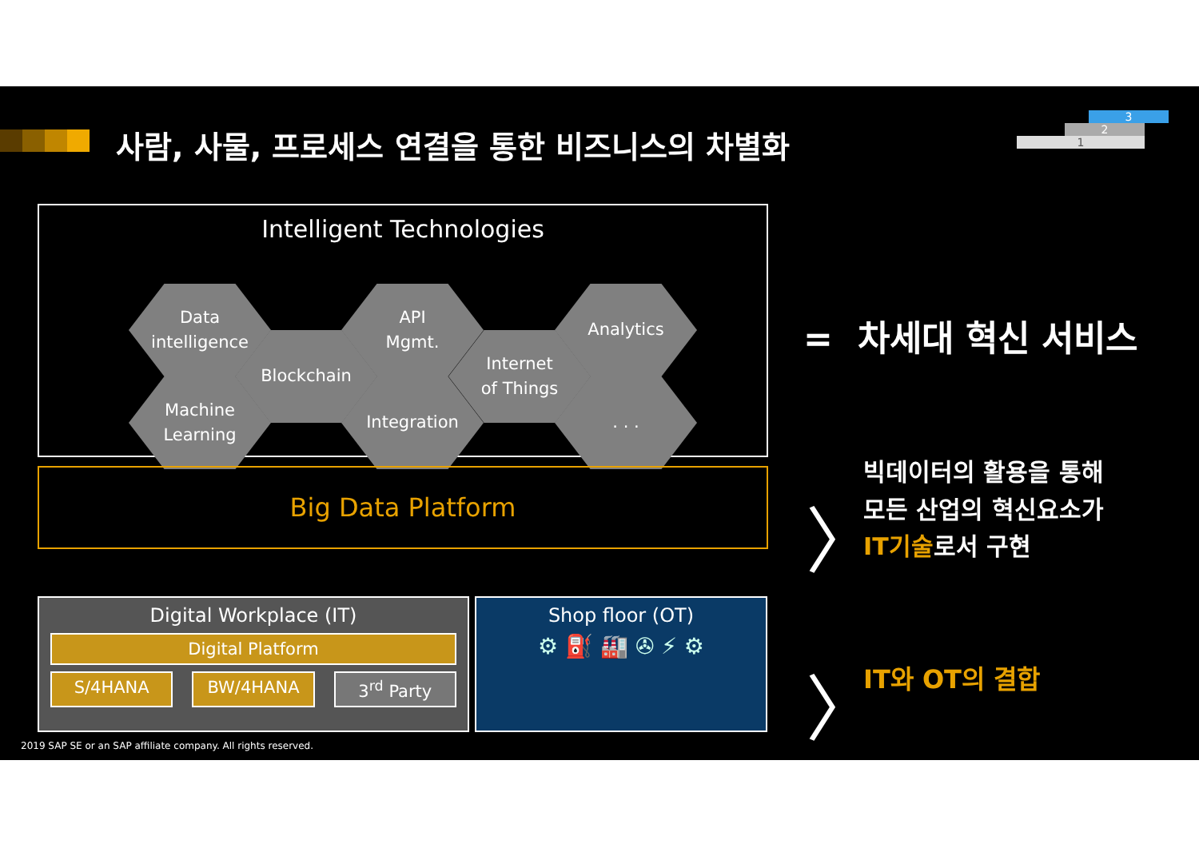사람, 사물, 프로세스 연결을 통한 비즈니스의 차별화
3
2
1
Intelligent Technologies
Data
intelligence
Machine
Learning
Blockchain
API
Mgmt.
Integration
Internet
of Things
Analytics
. . .
Big Data Platform
Digital Workplace (IT)
Digital Platform
S/4HANA BW/4HANA 3<sup>rd</sup> Party
Shop floor (OT)
⚙ ⛽ 🏭 ✇ ⚡ ⚙
= 차세대 혁신 서비스
〉
빅데이터의 활용을 통해
모든 산업의 혁신요소가
IT기술로서 구현
〉 IT와 OT의 결합
2019 SAP SE or an SAP affiliate company. All rights reserved.